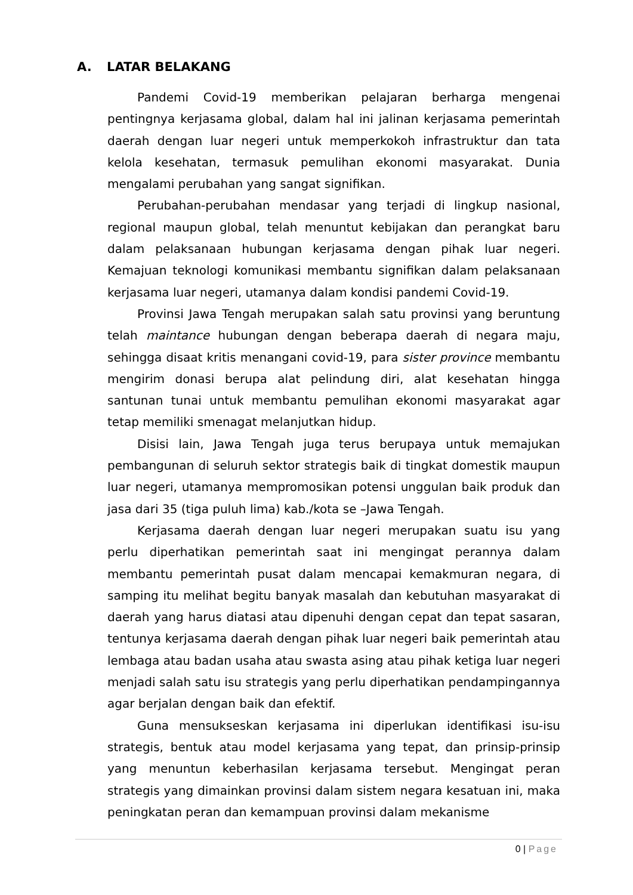A. LATAR BELAKANG
Pandemi Covid-19 memberikan pelajaran berharga mengenai pentingnya kerjasama global, dalam hal ini jalinan kerjasama pemerintah daerah dengan luar negeri untuk memperkokoh infrastruktur dan tata kelola kesehatan, termasuk pemulihan ekonomi masyarakat. Dunia mengalami perubahan yang sangat signifikan.
Perubahan-perubahan mendasar yang terjadi di lingkup nasional, regional maupun global, telah menuntut kebijakan dan perangkat baru dalam pelaksanaan hubungan kerjasama dengan pihak luar negeri. Kemajuan teknologi komunikasi membantu signifikan dalam pelaksanaan kerjasama luar negeri, utamanya dalam kondisi pandemi Covid-19.
Provinsi Jawa Tengah merupakan salah satu provinsi yang beruntung telah maintance hubungan dengan beberapa daerah di negara maju, sehingga disaat kritis menangani covid-19, para sister province membantu mengirim donasi berupa alat pelindung diri, alat kesehatan hingga santunan tunai untuk membantu pemulihan ekonomi masyarakat agar tetap memiliki smenagat melanjutkan hidup.
Disisi lain, Jawa Tengah juga terus berupaya untuk memajukan pembangunan di seluruh sektor strategis baik di tingkat domestik maupun luar negeri, utamanya mempromosikan potensi unggulan baik produk dan jasa dari 35 (tiga puluh lima) kab./kota se –Jawa Tengah.
Kerjasama daerah dengan luar negeri merupakan suatu isu yang perlu diperhatikan pemerintah saat ini mengingat perannya dalam membantu pemerintah pusat dalam mencapai kemakmuran negara, di samping itu melihat begitu banyak masalah dan kebutuhan masyarakat di daerah yang harus diatasi atau dipenuhi dengan cepat dan tepat sasaran, tentunya kerjasama daerah dengan pihak luar negeri baik pemerintah atau lembaga atau badan usaha atau swasta asing atau pihak ketiga luar negeri menjadi salah satu isu strategis yang perlu diperhatikan pendampingannya agar berjalan dengan baik dan efektif.
Guna mensukseskan kerjasama ini diperlukan identifikasi isu-isu strategis, bentuk atau model kerjasama yang tepat, dan prinsip-prinsip yang menuntun keberhasilan kerjasama tersebut. Mengingat peran strategis yang dimainkan provinsi dalam sistem negara kesatuan ini, maka peningkatan peran dan kemampuan provinsi dalam mekanisme
0 | Page